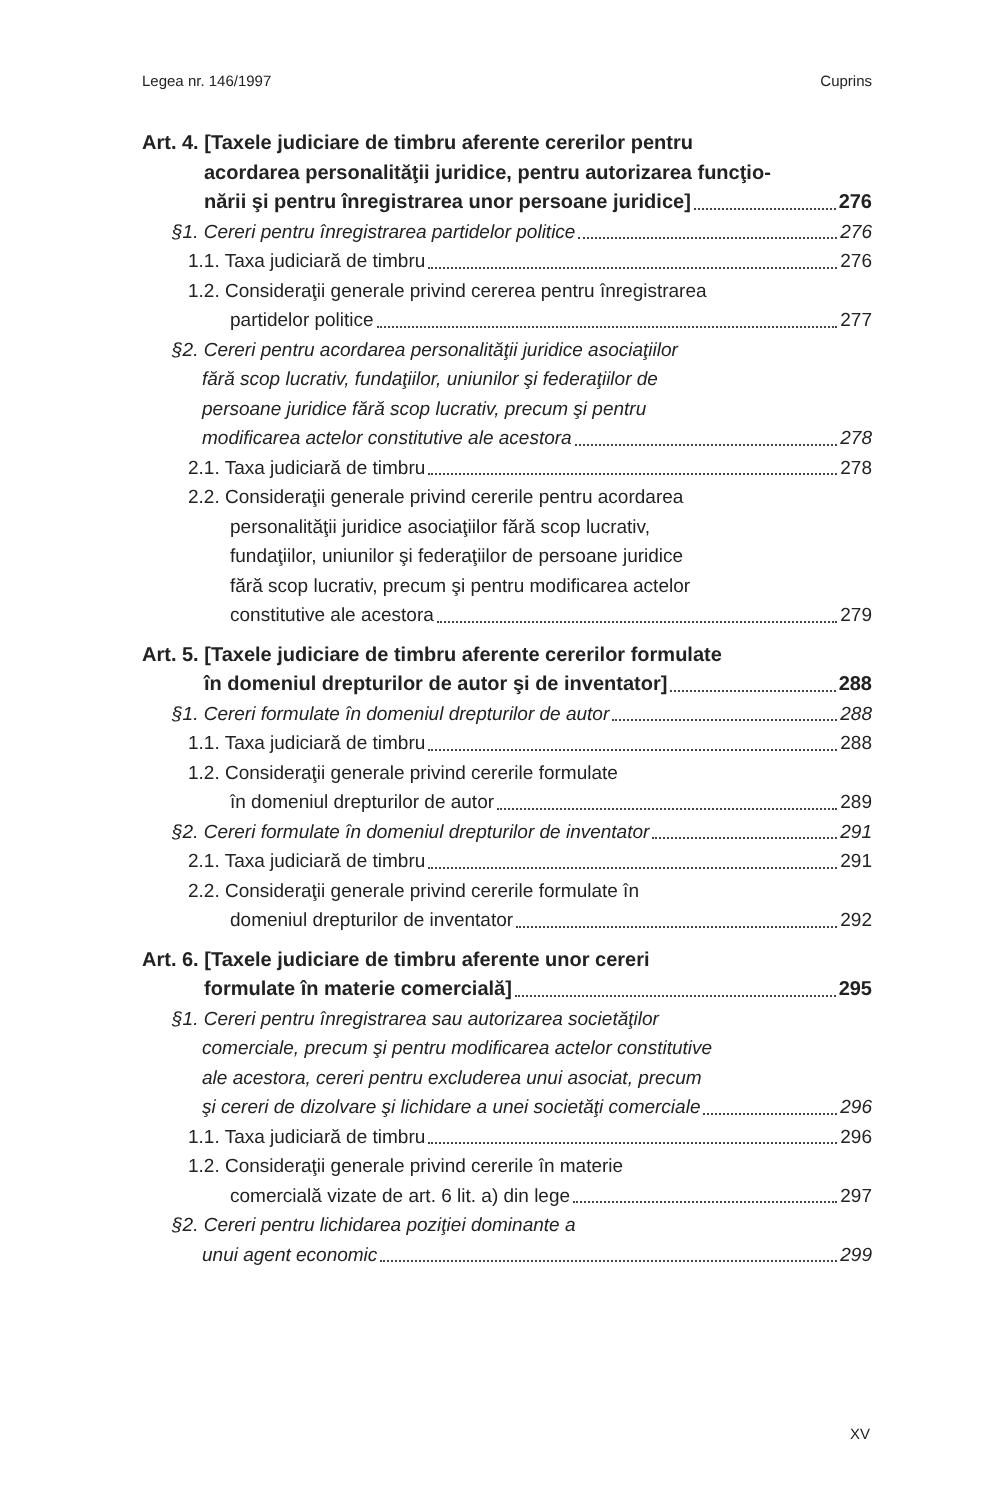Legea nr. 146/1997 Cuprins
Art. 4. [Taxele judiciare de timbru aferente cererilor pentru
acordarea personalităţii juridice, pentru autorizarea funcţio-
nării şi pentru înregistrarea unor persoane juridice] 276
§1. Cereri pentru înregistrarea partidelor politice 276
1.1. Taxa judiciară de timbru 276
1.2. Consideraţii generale privind cererea pentru înregistrarea
partidelor politice 277
§2. Cereri pentru acordarea personalităţii juridice asociaţiilor
fără scop lucrativ, fundaţiilor, uniunilor şi federaţiilor de
persoane juridice fără scop lucrativ, precum şi pentru
modificarea actelor constitutive ale acestora 278
2.1. Taxa judiciară de timbru 278
2.2. Consideraţii generale privind cererile pentru acordarea
personalităţii juridice asociaţiilor fără scop lucrativ,
fundaţiilor, uniunilor şi federaţiilor de persoane juridice
fără scop lucrativ, precum şi pentru modificarea actelor
constitutive ale acestora 279
Art. 5. [Taxele judiciare de timbru aferente cererilor formulate
în domeniul drepturilor de autor şi de inventator] 288
§1. Cereri formulate în domeniul drepturilor de autor 288
1.1. Taxa judiciară de timbru 288
1.2. Consideraţii generale privind cererile formulate
în domeniul drepturilor de autor 289
§2. Cereri formulate în domeniul drepturilor de inventator 291
2.1. Taxa judiciară de timbru 291
2.2. Consideraţii generale privind cererile formulate în
domeniul drepturilor de inventator 292
Art. 6. [Taxele judiciare de timbru aferente unor cereri
formulate în materie comercială] 295
§1. Cereri pentru înregistrarea sau autorizarea societăţilor
comerciale, precum şi pentru modificarea actelor constitutive
ale acestora, cereri pentru excluderea unui asociat, precum
şi cereri de dizolvare şi lichidare a unei societăţi comerciale 296
1.1. Taxa judiciară de timbru 296
1.2. Consideraţii generale privind cererile în materie
comercială vizate de art. 6 lit. a) din lege 297
§2. Cereri pentru lichidarea poziţiei dominante a
unui agent economic 299
XV